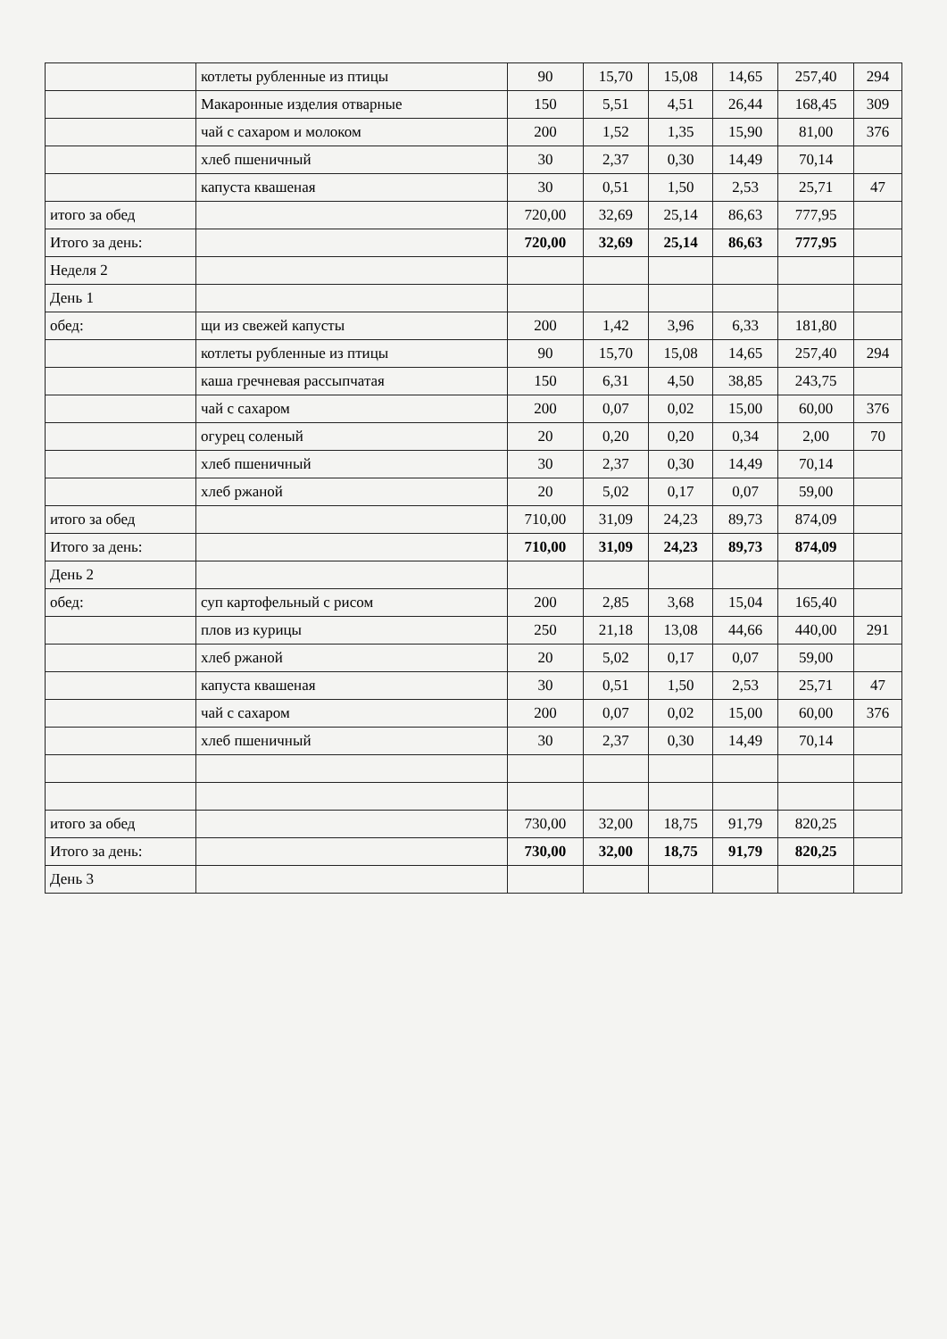| | котлеты рубленные из птицы | 90 | 15,70 | 15,08 | 14,65 | 257,40 | 294 |
| | Макаронные изделия отварные | 150 | 5,51 | 4,51 | 26,44 | 168,45 | 309 |
| | чай с сахаром и молоком | 200 | 1,52 | 1,35 | 15,90 | 81,00 | 376 |
| | хлеб пшеничный | 30 | 2,37 | 0,30 | 14,49 | 70,14 | |
| | капуста квашеная | 30 | 0,51 | 1,50 | 2,53 | 25,71 | 47 |
| итого за обед | | 720,00 | 32,69 | 25,14 | 86,63 | 777,95 | |
| Итого за день: | | 720,00 | 32,69 | 25,14 | 86,63 | 777,95 | |
| Неделя 2 | | | | | | | |
| День 1 | | | | | | | |
| обед: | щи из свежей капусты | 200 | 1,42 | 3,96 | 6,33 | 181,80 | |
| | котлеты рубленные из птицы | 90 | 15,70 | 15,08 | 14,65 | 257,40 | 294 |
| | каша гречневая рассыпчатая | 150 | 6,31 | 4,50 | 38,85 | 243,75 | |
| | чай с сахаром | 200 | 0,07 | 0,02 | 15,00 | 60,00 | 376 |
| | огурец соленый | 20 | 0,20 | 0,20 | 0,34 | 2,00 | 70 |
| | хлеб пшеничный | 30 | 2,37 | 0,30 | 14,49 | 70,14 | |
| | хлеб ржаной | 20 | 5,02 | 0,17 | 0,07 | 59,00 | |
| итого за обед | | 710,00 | 31,09 | 24,23 | 89,73 | 874,09 | |
| Итого за день: | | 710,00 | 31,09 | 24,23 | 89,73 | 874,09 | |
| День 2 | | | | | | | |
| обед: | суп картофельный с рисом | 200 | 2,85 | 3,68 | 15,04 | 165,40 | |
| | плов из курицы | 250 | 21,18 | 13,08 | 44,66 | 440,00 | 291 |
| | хлеб ржаной | 20 | 5,02 | 0,17 | 0,07 | 59,00 | |
| | капуста квашеная | 30 | 0,51 | 1,50 | 2,53 | 25,71 | 47 |
| | чай с сахаром | 200 | 0,07 | 0,02 | 15,00 | 60,00 | 376 |
| | хлеб пшеничный | 30 | 2,37 | 0,30 | 14,49 | 70,14 | |
| итого за обед | | 730,00 | 32,00 | 18,75 | 91,79 | 820,25 | |
| Итого за день: | | 730,00 | 32,00 | 18,75 | 91,79 | 820,25 | |
| День 3 | | | | | | | |